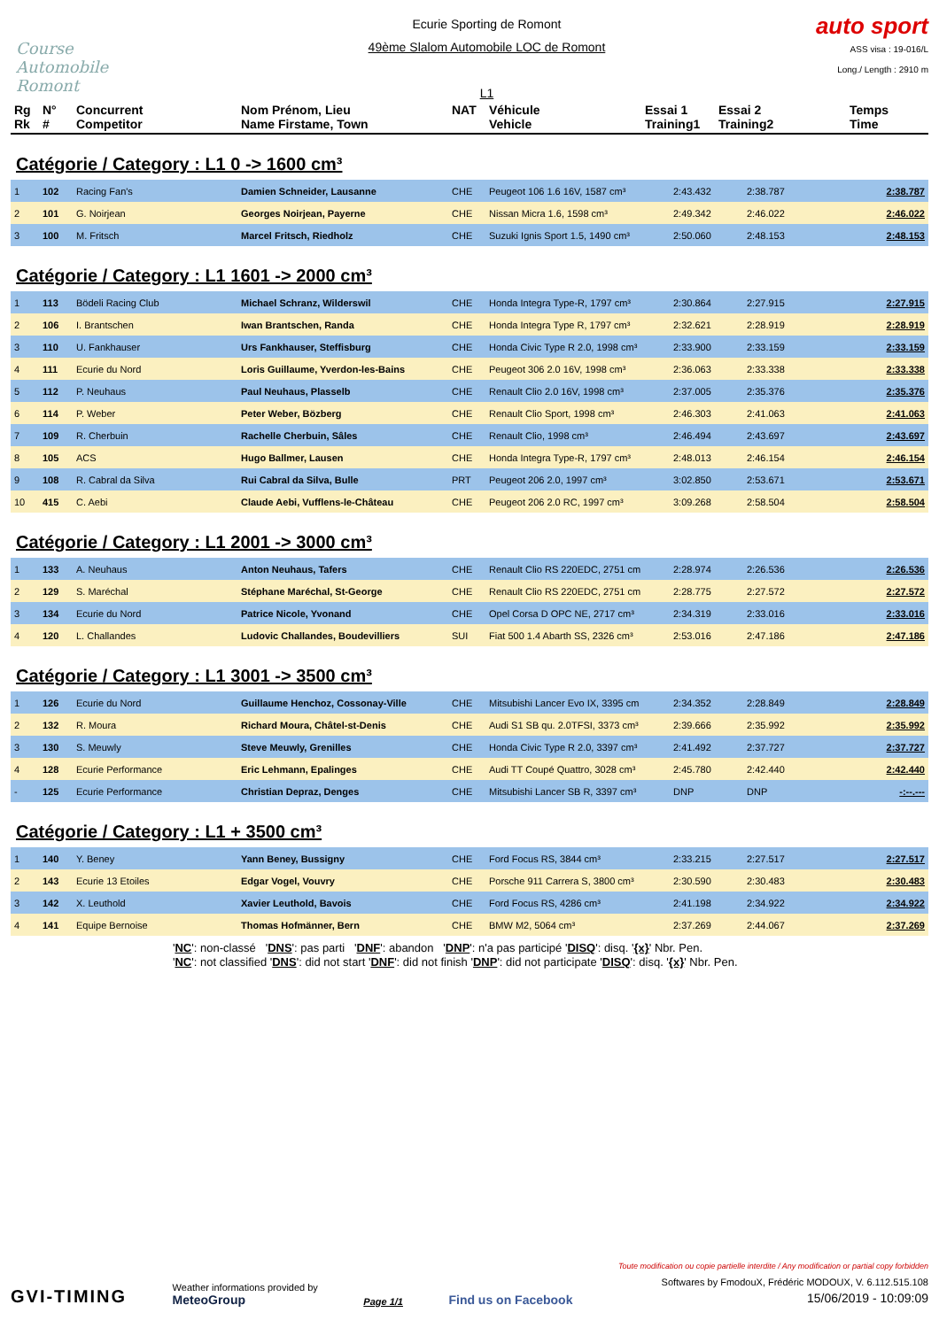Course Automobile Romont
Ecurie Sporting de Romont
49ème Slalom Automobile LOC de Romont
L1
auto sport
ASS visa : 19-016/L
Long./ Length : 2910 m
| Rg Rk | N° # | Concurrent Competitor | Nom Prénom, Lieu Name Firstame, Town | NAT | Véhicule Vehicle | Essai 1 Training1 | Essai 2 Training2 | Temps Time |
| --- | --- | --- | --- | --- | --- | --- | --- | --- |
Catégorie / Category : L1 0 -> 1600 cm³
| 1 | 102 | Racing Fan's | Damien Schneider, Lausanne | CHE | Peugeot 106 1.6 16V, 1587 cm³ | 2:43.432 | 2:38.787 | 2:38.787 |
| 2 | 101 | G. Noirjean | Georges Noirjean, Payerne | CHE | Nissan Micra 1.6, 1598 cm³ | 2:49.342 | 2:46.022 | 2:46.022 |
| 3 | 100 | M. Fritsch | Marcel Fritsch, Riedholz | CHE | Suzuki Ignis Sport 1.5, 1490 cm³ | 2:50.060 | 2:48.153 | 2:48.153 |
Catégorie / Category : L1 1601 -> 2000 cm³
| 1 | 113 | Bödeli Racing Club | Michael Schranz, Wilderswil | CHE | Honda Integra Type-R, 1797 cm³ | 2:30.864 | 2:27.915 | 2:27.915 |
| 2 | 106 | I. Brantschen | Iwan Brantschen, Randa | CHE | Honda Integra Type R, 1797 cm³ | 2:32.621 | 2:28.919 | 2:28.919 |
| 3 | 110 | U. Fankhauser | Urs Fankhauser, Steffisburg | CHE | Honda Civic Type R 2.0, 1998 cm³ | 2:33.900 | 2:33.159 | 2:33.159 |
| 4 | 111 | Ecurie du Nord | Loris Guillaume, Yverdon-les-Bains | CHE | Peugeot 306 2.0 16V, 1998 cm³ | 2:36.063 | 2:33.338 | 2:33.338 |
| 5 | 112 | P. Neuhaus | Paul Neuhaus, Plasselb | CHE | Renault Clio 2.0 16V, 1998 cm³ | 2:37.005 | 2:35.376 | 2:35.376 |
| 6 | 114 | P. Weber | Peter Weber, Bözberg | CHE | Renault Clio Sport, 1998 cm³ | 2:46.303 | 2:41.063 | 2:41.063 |
| 7 | 109 | R. Cherbuin | Rachelle Cherbuin, Sâles | CHE | Renault Clio, 1998 cm³ | 2:46.494 | 2:43.697 | 2:43.697 |
| 8 | 105 | ACS | Hugo Ballmer, Lausen | CHE | Honda Integra Type-R, 1797 cm³ | 2:48.013 | 2:46.154 | 2:46.154 |
| 9 | 108 | R. Cabral da Silva | Rui Cabral da Silva, Bulle | PRT | Peugeot 206 2.0, 1997 cm³ | 3:02.850 | 2:53.671 | 2:53.671 |
| 10 | 415 | C. Aebi | Claude Aebi, Vufflens-le-Château | CHE | Peugeot 206 2.0 RC, 1997 cm³ | 3:09.268 | 2:58.504 | 2:58.504 |
Catégorie / Category : L1 2001 -> 3000 cm³
| 1 | 133 | A. Neuhaus | Anton Neuhaus, Tafers | CHE | Renault Clio RS 220EDC, 2751 cm | 2:28.974 | 2:26.536 | 2:26.536 |
| 2 | 129 | S. Maréchal | Stéphane Maréchal, St-George | CHE | Renault Clio RS 220EDC, 2751 cm | 2:28.775 | 2:27.572 | 2:27.572 |
| 3 | 134 | Ecurie du Nord | Patrice Nicole, Yvonand | CHE | Opel Corsa D OPC NE, 2717 cm³ | 2:34.319 | 2:33.016 | 2:33.016 |
| 4 | 120 | L. Challandes | Ludovic Challandes, Boudevilliers | SUI | Fiat 500 1.4 Abarth SS, 2326 cm³ | 2:53.016 | 2:47.186 | 2:47.186 |
Catégorie / Category : L1 3001 -> 3500 cm³
| 1 | 126 | Ecurie du Nord | Guillaume Henchoz, Cossonay-Ville | CHE | Mitsubishi Lancer Evo IX, 3395 cm | 2:34.352 | 2:28.849 | 2:28.849 |
| 2 | 132 | R. Moura | Richard Moura, Châtel-st-Denis | CHE | Audi S1 SB qu. 2.0TFSI, 3373 cm³ | 2:39.666 | 2:35.992 | 2:35.992 |
| 3 | 130 | S. Meuwly | Steve Meuwly, Grenilles | CHE | Honda Civic Type R 2.0, 3397 cm³ | 2:41.492 | 2:37.727 | 2:37.727 |
| 4 | 128 | Ecurie Performance | Eric Lehmann, Epalinges | CHE | Audi TT Coupé Quattro, 3028 cm³ | 2:45.780 | 2:42.440 | 2:42.440 |
| - | 125 | Ecurie Performance | Christian Depraz, Denges | CHE | Mitsubishi Lancer SB R, 3397 cm³ | DNP | DNP | -:--.--- |
Catégorie / Category : L1 + 3500 cm³
| 1 | 140 | Y. Beney | Yann Beney, Bussigny | CHE | Ford Focus RS, 3844 cm³ | 2:33.215 | 2:27.517 | 2:27.517 |
| 2 | 143 | Ecurie 13 Etoiles | Edgar Vogel, Vouvry | CHE | Porsche 911 Carrera S, 3800 cm³ | 2:30.590 | 2:30.483 | 2:30.483 |
| 3 | 142 | X. Leuthold | Xavier Leuthold, Bavois | CHE | Ford Focus RS, 4286 cm³ | 2:41.198 | 2:34.922 | 2:34.922 |
| 4 | 141 | Equipe Bernoise | Thomas Hofmänner, Bern | CHE | BMW M2, 5064 cm³ | 2:37.269 | 2:44.067 | 2:37.269 |
'NC': non-classé 'DNS': pas parti 'DNF': abandon 'DNP': n'a pas participé 'DISQ': disq. '{x}' Nbr. Pen.
'NC': not classified 'DNS': did not start 'DNF': did not finish 'DNP': did not participate 'DISQ': disq. '{x}' Nbr. Pen.
GVI-TIMING
Weather informations provided by
MeteoGroup
Page 1/1
Find us on Facebook
Toute modification ou copie partielle interdite / Any modification or partial copy forbidden
Softwares by FmodouX, Frédéric MODOUX, V. 6.112.515.108
15/06/2019 - 10:09:09